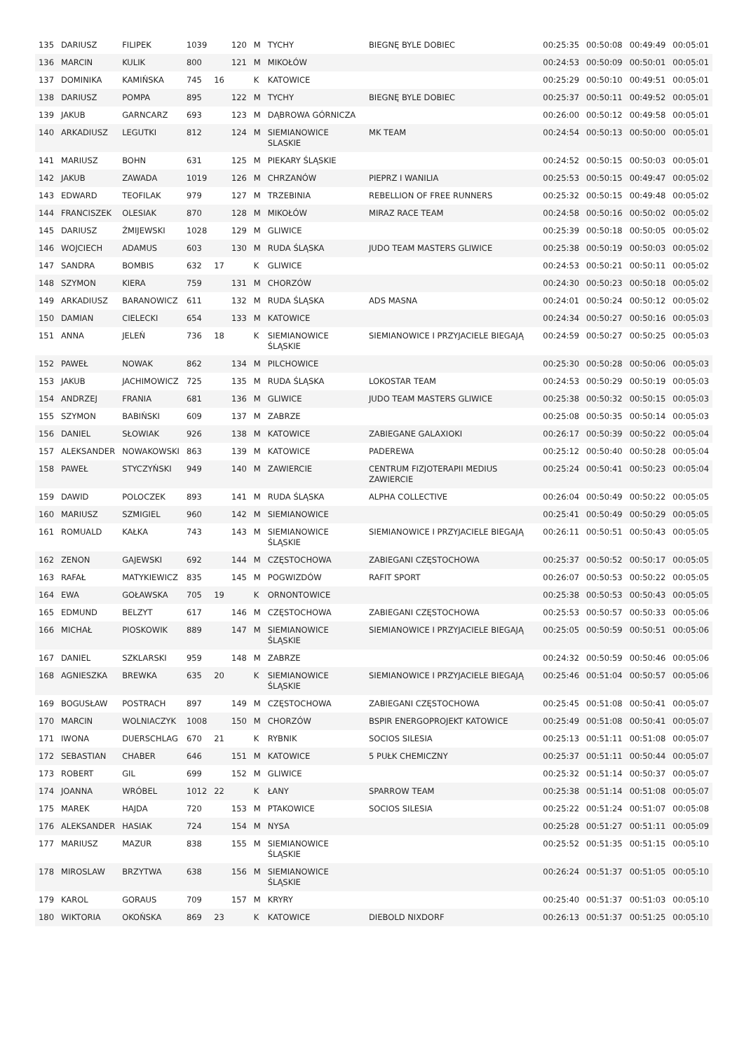| 135 | DARIUSZ | FILIPEK | 1039 | | 120 | M | TYCHY | BIEGNĘ BYLE DOBIEC | 00:25:35 | 00:50:08 | 00:49:49 | 00:05:01 |
| 136 | MARCIN | KULIK | 800 | | 121 | M | MIKOŁÓW | | 00:24:53 | 00:50:09 | 00:50:01 | 00:05:01 |
| 137 | DOMINIKA | KAMIŃSKA | 745 | 16 | | K | KATOWICE | | 00:25:29 | 00:50:10 | 00:49:51 | 00:05:01 |
| 138 | DARIUSZ | POMPA | 895 | | 122 | M | TYCHY | BIEGNĘ BYLE DOBIEC | 00:25:37 | 00:50:11 | 00:49:52 | 00:05:01 |
| 139 | JAKUB | GARNCARZ | 693 | | 123 | M | DĄBROWA GÓRNICZA | | 00:26:00 | 00:50:12 | 00:49:58 | 00:05:01 |
| 140 | ARKADIUSZ | LEGUTKI | 812 | | 124 | M | SIEMIANOWICE SLASKIE | MK TEAM | 00:24:54 | 00:50:13 | 00:50:00 | 00:05:01 |
| 141 | MARIUSZ | BOHN | 631 | | 125 | M | PIEKARY ŚLĄSKIE | | 00:24:52 | 00:50:15 | 00:50:03 | 00:05:01 |
| 142 | JAKUB | ZAWADA | 1019 | | 126 | M | CHRZANÓW | PIEPRZ I WANILIA | 00:25:53 | 00:50:15 | 00:49:47 | 00:05:02 |
| 143 | EDWARD | TEOFILAK | 979 | | 127 | M | TRZEBINIA | REBELLION OF FREE RUNNERS | 00:25:32 | 00:50:15 | 00:49:48 | 00:05:02 |
| 144 | FRANCISZEK | OLESIAK | 870 | | 128 | M | MIKOŁÓW | MIRAZ RACE TEAM | 00:24:58 | 00:50:16 | 00:50:02 | 00:05:02 |
| 145 | DARIUSZ | ŻMIJEWSKI | 1028 | | 129 | M | GLIWICE | | 00:25:39 | 00:50:18 | 00:50:05 | 00:05:02 |
| 146 | WOJCIECH | ADAMUS | 603 | | 130 | M | RUDA ŚLĄSKA | JUDO TEAM MASTERS GLIWICE | 00:25:38 | 00:50:19 | 00:50:03 | 00:05:02 |
| 147 | SANDRA | BOMBIS | 632 | 17 | | K | GLIWICE | | 00:24:53 | 00:50:21 | 00:50:11 | 00:05:02 |
| 148 | SZYMON | KIERA | 759 | | 131 | M | CHORZÓW | | 00:24:30 | 00:50:23 | 00:50:18 | 00:05:02 |
| 149 | ARKADIUSZ | BARANOWICZ | 611 | | 132 | M | RUDA ŚLĄSKA | ADS MASNA | 00:24:01 | 00:50:24 | 00:50:12 | 00:05:02 |
| 150 | DAMIAN | CIELECKI | 654 | | 133 | M | KATOWICE | | 00:24:34 | 00:50:27 | 00:50:16 | 00:05:03 |
| 151 | ANNA | JELEŃ | 736 | 18 | | K | SIEMIANOWICE ŚLĄSKIE | SIEMIANOWICE I PRZYJACIELE BIEGAJĄ | 00:24:59 | 00:50:27 | 00:50:25 | 00:05:03 |
| 152 | PAWEŁ | NOWAK | 862 | | 134 | M | PILCHOWICE | | 00:25:30 | 00:50:28 | 00:50:06 | 00:05:03 |
| 153 | JAKUB | JACHIMOWICZ | 725 | | 135 | M | RUDA ŚLĄSKA | LOKOSTAR TEAM | 00:24:53 | 00:50:29 | 00:50:19 | 00:05:03 |
| 154 | ANDRZEJ | FRANIA | 681 | | 136 | M | GLIWICE | JUDO TEAM MASTERS GLIWICE | 00:25:38 | 00:50:32 | 00:50:15 | 00:05:03 |
| 155 | SZYMON | BABIŃSKI | 609 | | 137 | M | ZABRZE | | 00:25:08 | 00:50:35 | 00:50:14 | 00:05:03 |
| 156 | DANIEL | SŁOWIAK | 926 | | 138 | M | KATOWICE | ZABIEGANE GALAXIOKI | 00:26:17 | 00:50:39 | 00:50:22 | 00:05:04 |
| 157 | ALEKSANDER | NOWAKOWSKI | 863 | | 139 | M | KATOWICE | PADEREWA | 00:25:12 | 00:50:40 | 00:50:28 | 00:05:04 |
| 158 | PAWEŁ | STYCZYŃSKI | 949 | | 140 | M | ZAWIERCIE | CENTRUM FIZJOTERAPII MEDIUS ZAWIERCIE | 00:25:24 | 00:50:41 | 00:50:23 | 00:05:04 |
| 159 | DAWID | POLOCZEK | 893 | | 141 | M | RUDA ŚLĄSKA | ALPHA COLLECTIVE | 00:26:04 | 00:50:49 | 00:50:22 | 00:05:05 |
| 160 | MARIUSZ | SZMIGIEL | 960 | | 142 | M | SIEMIANOWICE | | 00:25:41 | 00:50:49 | 00:50:29 | 00:05:05 |
| 161 | ROMUALD | KAŁKA | 743 | | 143 | M | SIEMIANOWICE ŚLĄSKIE | SIEMIANOWICE I PRZYJACIELE BIEGAJĄ | 00:26:11 | 00:50:51 | 00:50:43 | 00:05:05 |
| 162 | ZENON | GAJEWSKI | 692 | | 144 | M | CZĘSTOCHOWA | ZABIEGANI CZĘSTOCHOWA | 00:25:37 | 00:50:52 | 00:50:17 | 00:05:05 |
| 163 | RAFAŁ | MATYKIEWICZ | 835 | | 145 | M | POGWIZDÓW | RAFIT SPORT | 00:26:07 | 00:50:53 | 00:50:22 | 00:05:05 |
| 164 | EWA | GOŁAWSKA | 705 | 19 | | K | ORNONTOWICE | | 00:25:38 | 00:50:53 | 00:50:43 | 00:05:05 |
| 165 | EDMUND | BELZYT | 617 | | 146 | M | CZĘSTOCHOWA | ZABIEGANI CZĘSTOCHOWA | 00:25:53 | 00:50:57 | 00:50:33 | 00:05:06 |
| 166 | MICHAŁ | PIOSKOWIK | 889 | | 147 | M | SIEMIANOWICE ŚLĄSKIE | SIEMIANOWICE I PRZYJACIELE BIEGAJĄ | 00:25:05 | 00:50:59 | 00:50:51 | 00:05:06 |
| 167 | DANIEL | SZKLARSKI | 959 | | 148 | M | ZABRZE | | 00:24:32 | 00:50:59 | 00:50:46 | 00:05:06 |
| 168 | AGNIESZKA | BREWKA | 635 | 20 | | K | SIEMIANOWICE ŚLĄSKIE | SIEMIANOWICE I PRZYJACIELE BIEGAJĄ | 00:25:46 | 00:51:04 | 00:50:57 | 00:05:06 |
| 169 | BOGUSŁAW | POSTRACH | 897 | | 149 | M | CZĘSTOCHOWA | ZABIEGANI CZĘSTOCHOWA | 00:25:45 | 00:51:08 | 00:50:41 | 00:05:07 |
| 170 | MARCIN | WOLNIACZYK | 1008 | | 150 | M | CHORZÓW | BSPIR ENERGOPROJEKT KATOWICE | 00:25:49 | 00:51:08 | 00:50:41 | 00:05:07 |
| 171 | IWONA | DUERSCHLAG | 670 | 21 | | K | RYBNIK | SOCIOS SILESIA | 00:25:13 | 00:51:11 | 00:51:08 | 00:05:07 |
| 172 | SEBASTIAN | CHABER | 646 | | 151 | M | KATOWICE | 5 PUŁK CHEMICZNY | 00:25:37 | 00:51:11 | 00:50:44 | 00:05:07 |
| 173 | ROBERT | GIL | 699 | | 152 | M | GLIWICE | | 00:25:32 | 00:51:14 | 00:50:37 | 00:05:07 |
| 174 | JOANNA | WRÓBEL | 1012 | 22 | | K | ŁANY | SPARROW TEAM | 00:25:38 | 00:51:14 | 00:51:08 | 00:05:07 |
| 175 | MAREK | HAJDA | 720 | | 153 | M | PTAKOWICE | SOCIOS SILESIA | 00:25:22 | 00:51:24 | 00:51:07 | 00:05:08 |
| 176 | ALEKSANDER | HASIAK | 724 | | 154 | M | NYSA | | 00:25:28 | 00:51:27 | 00:51:11 | 00:05:09 |
| 177 | MARIUSZ | MAZUR | 838 | | 155 | M | SIEMIANOWICE ŚLĄSKIE | | 00:25:52 | 00:51:35 | 00:51:15 | 00:05:10 |
| 178 | MIROSLAW | BRZYTWA | 638 | | 156 | M | SIEMIANOWICE ŚLĄSKIE | | 00:26:24 | 00:51:37 | 00:51:05 | 00:05:10 |
| 179 | KAROL | GORAUS | 709 | | 157 | M | KRYRY | | 00:25:40 | 00:51:37 | 00:51:03 | 00:05:10 |
| 180 | WIKTORIA | OKOŃSKA | 869 | 23 | | K | KATOWICE | DIEBOLD NIXDORF | 00:26:13 | 00:51:37 | 00:51:25 | 00:05:10 |